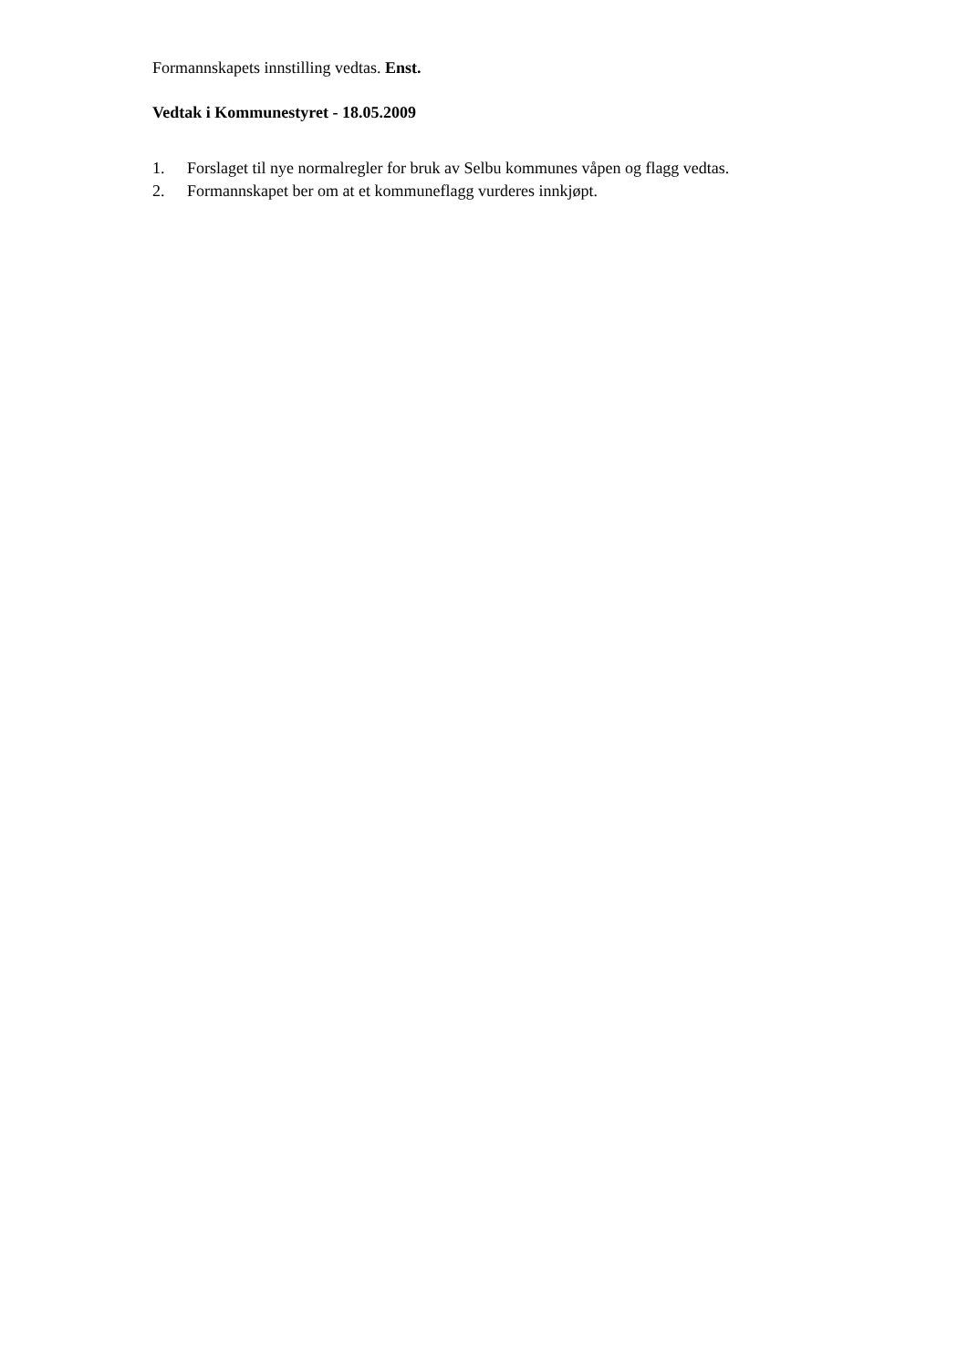Formannskapets innstilling vedtas. Enst.
Vedtak i Kommunestyret - 18.05.2009
1. Forslaget til nye normalregler for bruk av Selbu kommunes våpen og flagg vedtas.
2. Formannskapet ber om at et kommuneflagg vurderes innkjøpt.